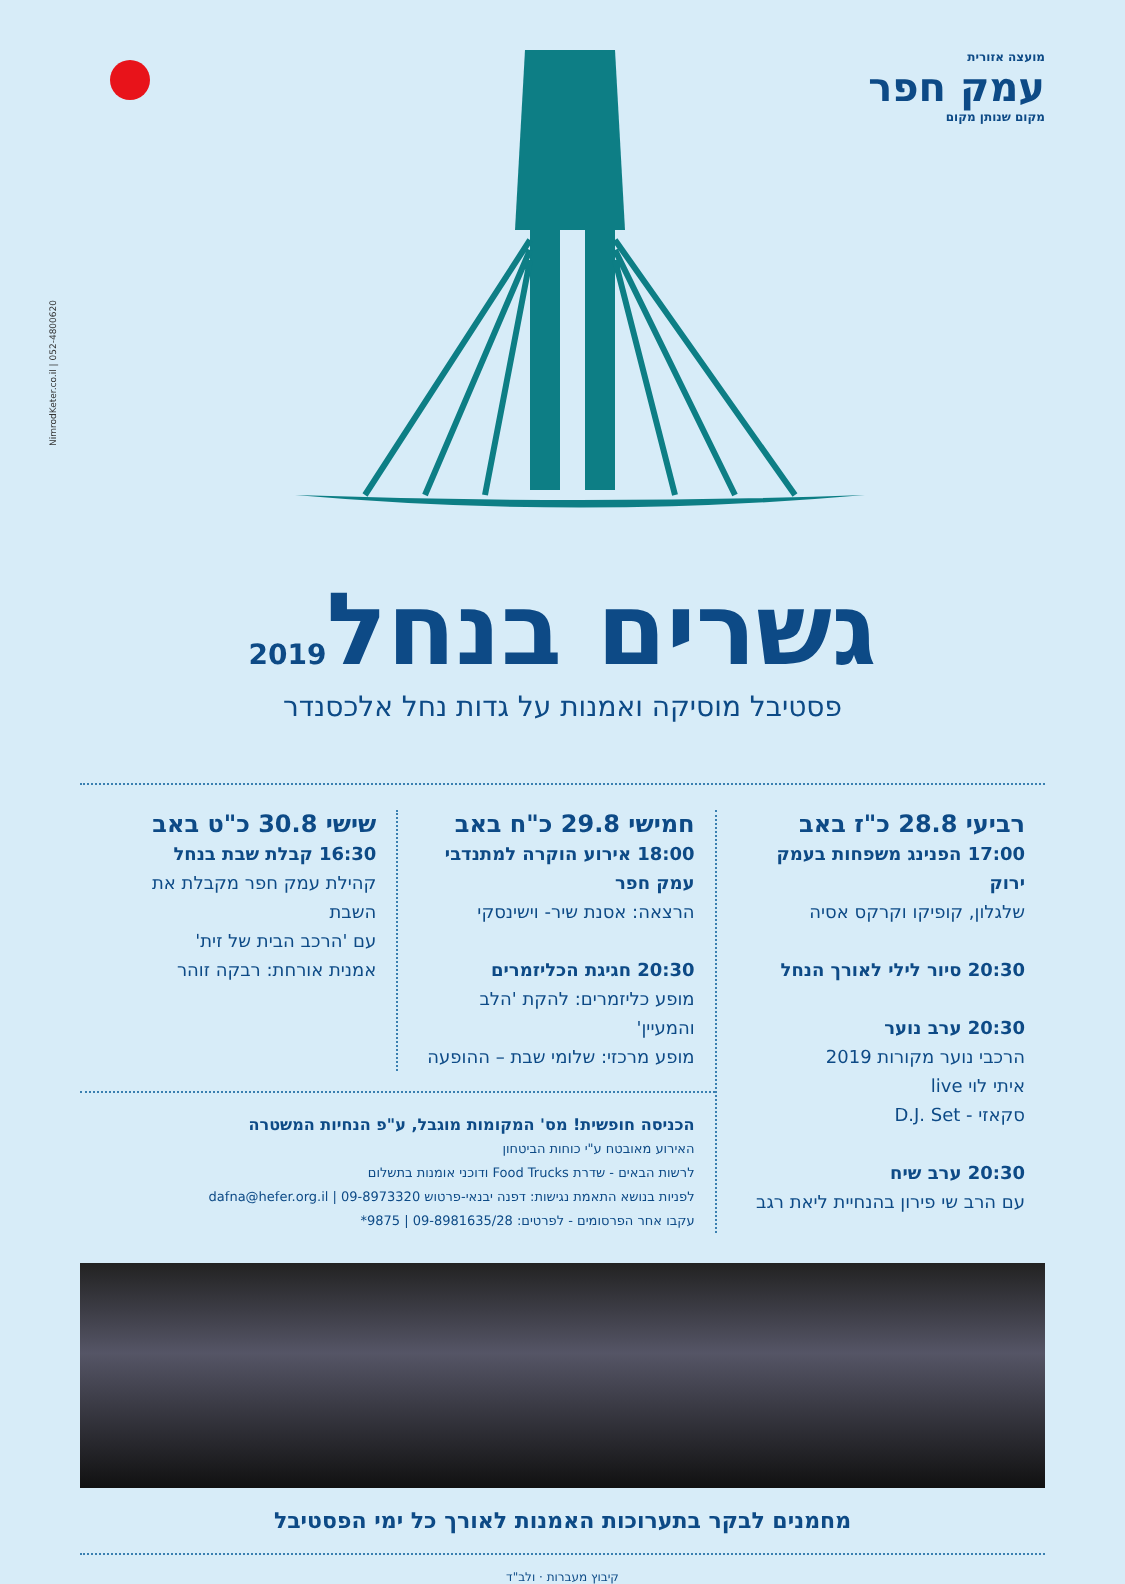מועצה אזורית
עמק חפר
מקום שנותן מקום
NimrodKeter.co.il | 052-4800620
גשרים בנחל2019
פסטיבל מוסיקה ואמנות על גדות נחל אלכסנדר
רביעי 28.8 כ"ז באב
17:00 הפנינג משפחות בעמק ירוק
שלגלון, קופיקו וקרקס אסיה
20:30 סיור לילי לאורך הנחל
20:30 ערב נוער
הרכבי נוער מקורות 2019
איתי לוי live
סקאזי - D.J. Set
20:30 ערב שיח
עם הרב שי פירון בהנחיית ליאת רגב
חמישי 29.8 כ"ח באב
18:00 אירוע הוקרה למתנדבי עמק חפר
הרצאה: אסנת שיר- וישינסקי
20:30 חגיגת הכליזמרים
מופע כליזמרים: להקת 'הלב והמעיין'
מופע מרכזי: שלומי שבת – ההופעה
שישי 30.8 כ"ט באב
16:30 קבלת שבת בנחל
קהילת עמק חפר מקבלת את השבת
עם 'הרכב הבית של זית'
אמנית אורחת: רבקה זוהר
הכניסה חופשית! מס' המקומות מוגבל, ע"פ הנחיות המשטרה
האירוע מאובטח ע"י כוחות הביטחון
לרשות הבאים - שדרת Food Trucks ודוכני אומנות בתשלום
לפניות בנושא התאמת נגישות: דפנה יבנאי-פרטוש 09-8973320 | dafna@hefer.org.il
עקבו אחר הפרסומים - לפרטים: 09-8981635/28 | 9875*
מחמנים לבקר בתערוכות האמנות לאורך כל ימי הפסטיבל
קיבוץ מעברות · ולב"ד